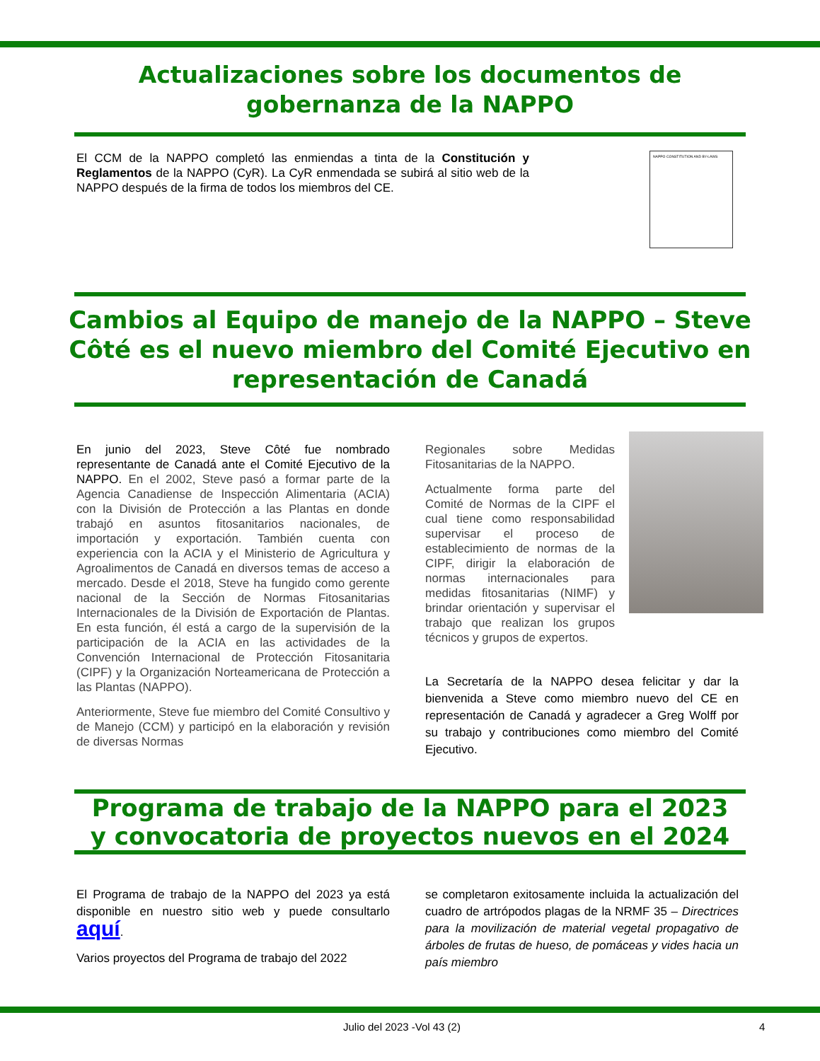Actualizaciones sobre los documentos de
gobernanza de la NAPPO
El CCM de la NAPPO completó las enmiendas a tinta de la Constitución y Reglamentos de la NAPPO (CyR). La CyR enmendada se subirá al sitio web de la NAPPO después de la firma de todos los miembros del CE.
NAPPO CONSTITUTION AND BY-LAWS
Cambios al Equipo de manejo de la NAPPO – Steve
Côté es el nuevo miembro del Comité Ejecutivo en
representación de Canadá
En junio del 2023, Steve Côté fue nombrado representante de Canadá ante el Comité Ejecutivo de la NAPPO. En el 2002, Steve pasó a formar parte de la Agencia Canadiense de Inspección Alimentaria (ACIA) con la División de Protección a las Plantas en donde trabajó en asuntos fitosanitarios nacionales, de importación y exportación. También cuenta con experiencia con la ACIA y el Ministerio de Agricultura y Agroalimentos de Canadá en diversos temas de acceso a mercado. Desde el 2018, Steve ha fungido como gerente nacional de la Sección de Normas Fitosanitarias Internacionales de la División de Exportación de Plantas. En esta función, él está a cargo de la supervisión de la participación de la ACIA en las actividades de la Convención Internacional de Protección Fitosanitaria (CIPF) y la Organización Norteamericana de Protección a las Plantas (NAPPO).
Anteriormente, Steve fue miembro del Comité Consultivo y de Manejo (CCM) y participó en la elaboración y revisión de diversas Normas
Regionales sobre Medidas Fitosanitarias de la NAPPO.
Actualmente forma parte del Comité de Normas de la CIPF el cual tiene como responsabilidad supervisar el proceso de establecimiento de normas de la CIPF, dirigir la elaboración de normas internacionales para medidas fitosanitarias (NIMF) y brindar orientación y supervisar el trabajo que realizan los grupos técnicos y grupos de expertos.
La Secretaría de la NAPPO desea felicitar y dar la bienvenida a Steve como miembro nuevo del CE en representación de Canadá y agradecer a Greg Wolff por su trabajo y contribuciones como miembro del Comité Ejecutivo.
Programa de trabajo de la NAPPO para el 2023
y convocatoria de proyectos nuevos en el 2024
El Programa de trabajo de la NAPPO del 2023 ya está disponible en nuestro sitio web y puede consultarlo aquí.
Varios proyectos del Programa de trabajo del 2022
se completaron exitosamente incluida la actualización del cuadro de artrópodos plagas de la NRMF 35 – Directrices para la movilización de material vegetal propagativo de árboles de frutas de hueso, de pomáceas y vides hacia un país miembro
Julio del 2023 -Vol 43 (2) 4